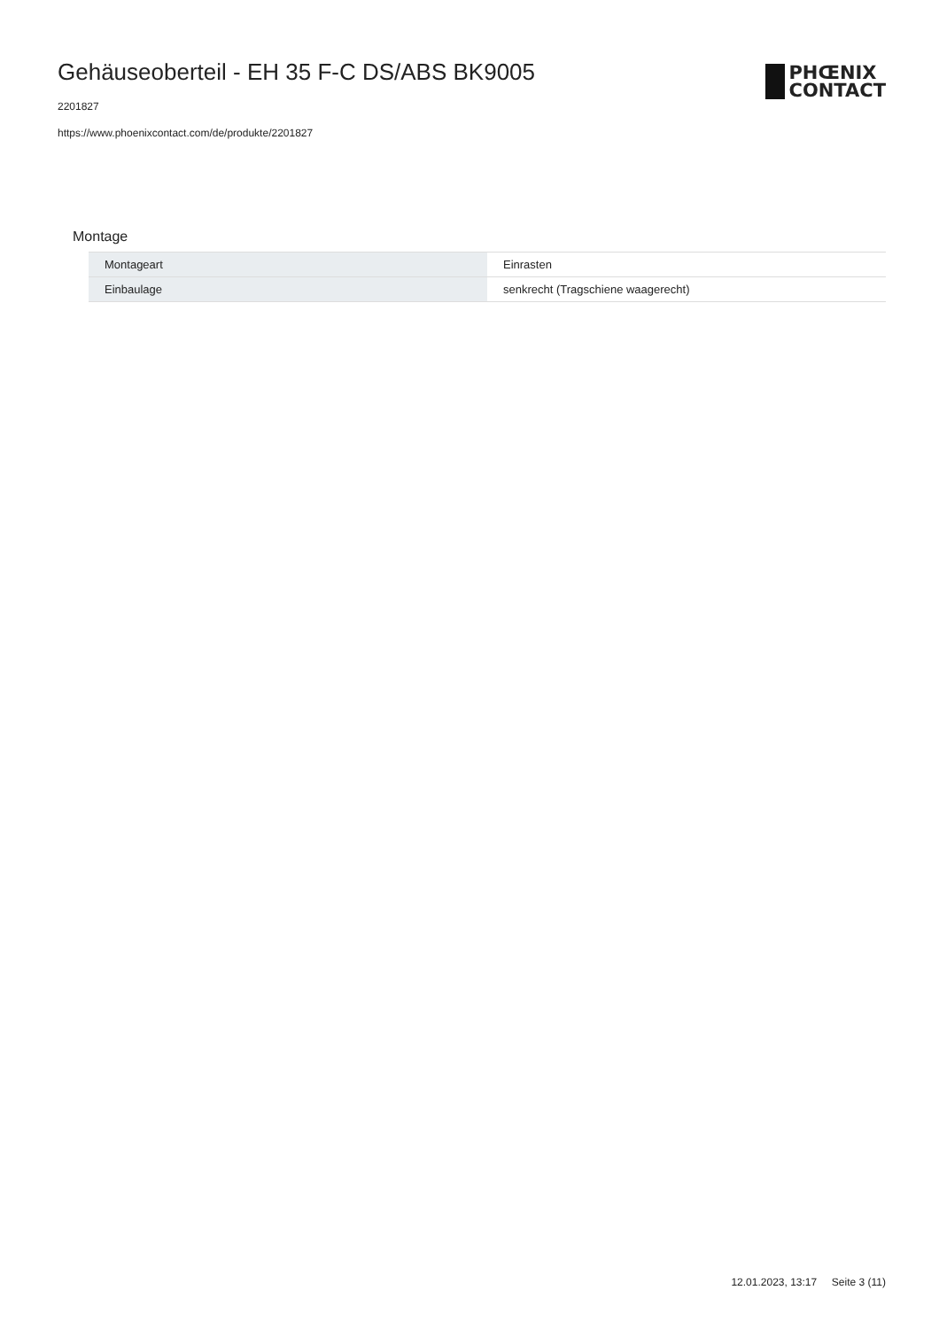Gehäuseoberteil - EH 35 F-C DS/ABS BK9005
2201827
https://www.phoenixcontact.com/de/produkte/2201827
PHŒNIX
CONTACT
Montage
| Montageart | Einrasten |
| Einbaulage | senkrecht (Tragschiene waagerecht) |
12.01.2023, 13:17 Seite 3 (11)